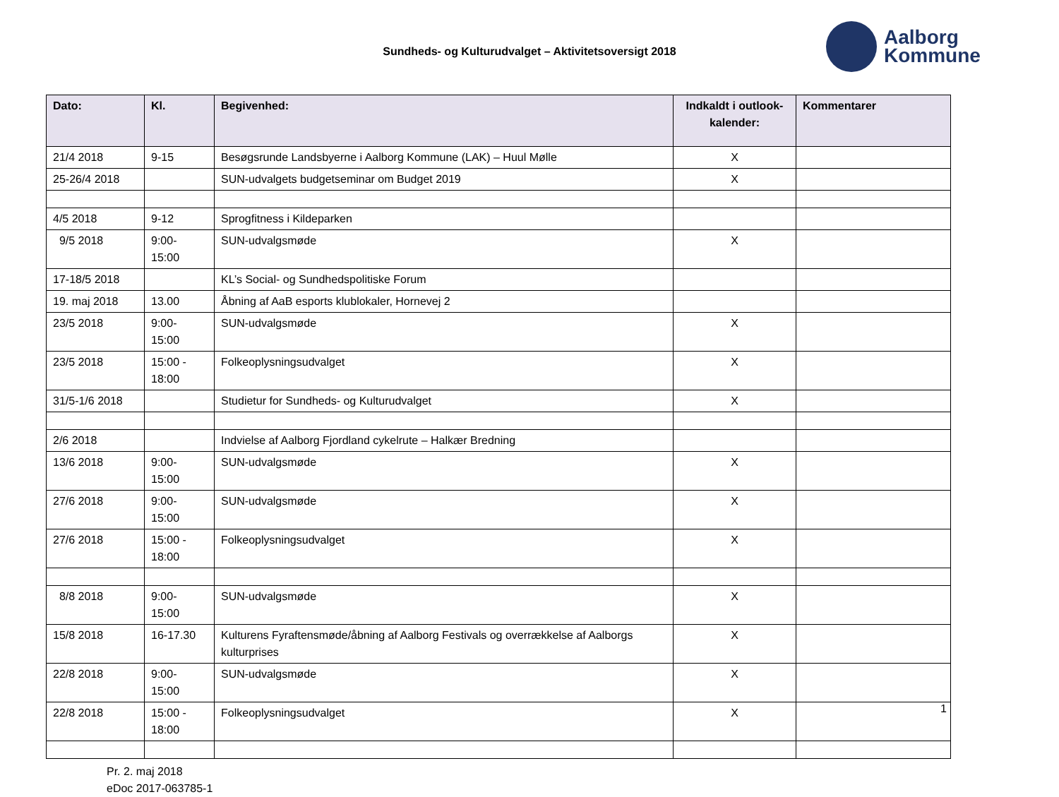Sundheds- og Kulturudvalget – Aktivitetsoversigt 2018
Aalborg
Kommune
| Dato: | Kl. | Begivenhed: | Indkaldt i outlook-kalender: | Kommentarer |
| --- | --- | --- | --- | --- |
| 21/4 2018 | 9-15 | Besøgsrunde Landsbyerne i Aalborg Kommune (LAK) – Huul Mølle | X | |
| 25-26/4 2018 | | SUN-udvalgets budgetseminar om Budget 2019 | X | |
| 4/5 2018 | 9-12 | Sprogfitness i Kildeparken | | |
| 9/5 2018 | 9:00- 15:00 | SUN-udvalgsmøde | X | |
| 17-18/5 2018 | | KL’s Social- og Sundhedspolitiske Forum | | |
| 19. maj 2018 | 13.00 | Åbning af AaB esports klublokaler, Hornevej 2 | | |
| 23/5 2018 | 9:00- 15:00 | SUN-udvalgsmøde | X | |
| 23/5 2018 | 15:00 - 18:00 | Folkeoplysningsudvalget | X | |
| 31/5-1/6 2018 | | Studietur for Sundheds- og Kulturudvalget | X | |
| 2/6 2018 | | Indvielse af Aalborg Fjordland cykelrute – Halkær Bredning | | |
| 13/6 2018 | 9:00- 15:00 | SUN-udvalgsmøde | X | |
| 27/6 2018 | 9:00- 15:00 | SUN-udvalgsmøde | X | |
| 27/6 2018 | 15:00 - 18:00 | Folkeoplysningsudvalget | X | |
| 8/8 2018 | 9:00- 15:00 | SUN-udvalgsmøde | X | |
| 15/8 2018 | 16-17.30 | Kulturens Fyraftensmøde/åbning af Aalborg Festivals og overrækkelse af Aalborgs kulturprises | X | |
| 22/8 2018 | 9:00- 15:00 | SUN-udvalgsmøde | X | |
| 22/8 2018 | 15:00 - 18:00 | Folkeoplysningsudvalget | X | |
Pr. 2. maj 2018
eDoc 2017-063785-1
1